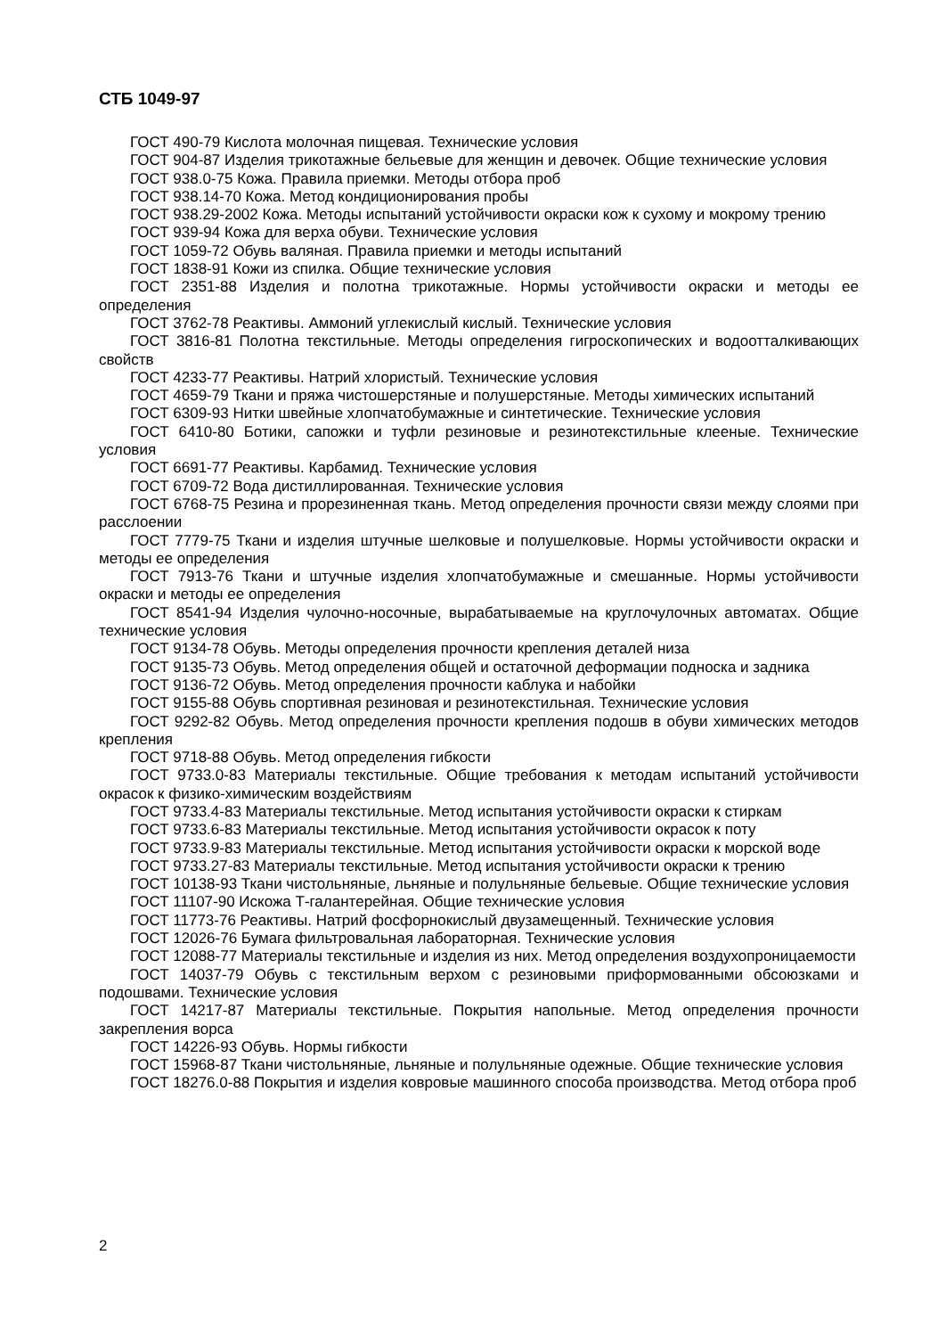СТБ 1049-97
ГОСТ 490-79 Кислота молочная пищевая. Технические условия
ГОСТ 904-87 Изделия трикотажные бельевые для женщин и девочек. Общие технические условия
ГОСТ 938.0-75 Кожа. Правила приемки. Методы отбора проб
ГОСТ 938.14-70 Кожа. Метод кондиционирования пробы
ГОСТ 938.29-2002 Кожа. Методы испытаний устойчивости окраски кож к сухому и мокрому трению
ГОСТ 939-94 Кожа для верха обуви. Технические условия
ГОСТ 1059-72 Обувь валяная. Правила приемки и методы испытаний
ГОСТ 1838-91 Кожи из спилка. Общие технические условия
ГОСТ 2351-88 Изделия и полотна трикотажные. Нормы устойчивости окраски и методы ее определения
ГОСТ 3762-78 Реактивы. Аммоний углекислый кислый. Технические условия
ГОСТ 3816-81 Полотна текстильные. Методы определения гигроскопических и водоотталкивающих свойств
ГОСТ 4233-77 Реактивы. Натрий хлористый. Технические условия
ГОСТ 4659-79 Ткани и пряжа чистошерстяные и полушерстяные. Методы химических испытаний
ГОСТ 6309-93 Нитки швейные хлопчатобумажные и синтетические. Технические условия
ГОСТ 6410-80 Ботики, сапожки и туфли резиновые и резинотекстильные клееные. Технические условия
ГОСТ 6691-77 Реактивы. Карбамид. Технические условия
ГОСТ 6709-72 Вода дистиллированная. Технические условия
ГОСТ 6768-75 Резина и прорезиненная ткань. Метод определения прочности связи между слоями при расслоении
ГОСТ 7779-75 Ткани и изделия штучные шелковые и полушелковые. Нормы устойчивости окраски и методы ее определения
ГОСТ 7913-76 Ткани и штучные изделия хлопчатобумажные и смешанные. Нормы устойчивости окраски и методы ее определения
ГОСТ 8541-94 Изделия чулочно-носочные, вырабатываемые на круглочулочных автоматах. Общие технические условия
ГОСТ 9134-78 Обувь. Методы определения прочности крепления деталей низа
ГОСТ 9135-73 Обувь. Метод определения общей и остаточной деформации подноска и задника
ГОСТ 9136-72 Обувь. Метод определения прочности каблука и набойки
ГОСТ 9155-88 Обувь спортивная резиновая и резинотекстильная. Технические условия
ГОСТ 9292-82 Обувь. Метод определения прочности крепления подошв в обуви химических методов крепления
ГОСТ 9718-88 Обувь. Метод определения гибкости
ГОСТ 9733.0-83 Материалы текстильные. Общие требования к методам испытаний устойчивости окрасок к физико-химическим воздействиям
ГОСТ 9733.4-83 Материалы текстильные. Метод испытания устойчивости окраски к стиркам
ГОСТ 9733.6-83 Материалы текстильные. Метод испытания устойчивости окрасок к поту
ГОСТ 9733.9-83 Материалы текстильные. Метод испытания устойчивости окраски к морской воде
ГОСТ 9733.27-83 Материалы текстильные. Метод испытания устойчивости окраски к трению
ГОСТ 10138-93 Ткани чистольняные, льняные и полульняные бельевые. Общие технические условия
ГОСТ 11107-90 Искожа Т-галантерейная. Общие технические условия
ГОСТ 11773-76 Реактивы. Натрий фосфорнокислый двузамещенный. Технические условия
ГОСТ 12026-76 Бумага фильтровальная лабораторная. Технические условия
ГОСТ 12088-77 Материалы текстильные и изделия из них. Метод определения воздухопроницаемости
ГОСТ 14037-79 Обувь с текстильным верхом с резиновыми приформованными обсоюзками и подошвами. Технические условия
ГОСТ 14217-87 Материалы текстильные. Покрытия напольные. Метод определения прочности закрепления ворса
ГОСТ 14226-93 Обувь. Нормы гибкости
ГОСТ 15968-87 Ткани чистольняные, льняные и полульняные одежные. Общие технические условия
ГОСТ 18276.0-88 Покрытия и изделия ковровые машинного способа производства. Метод отбора проб
2